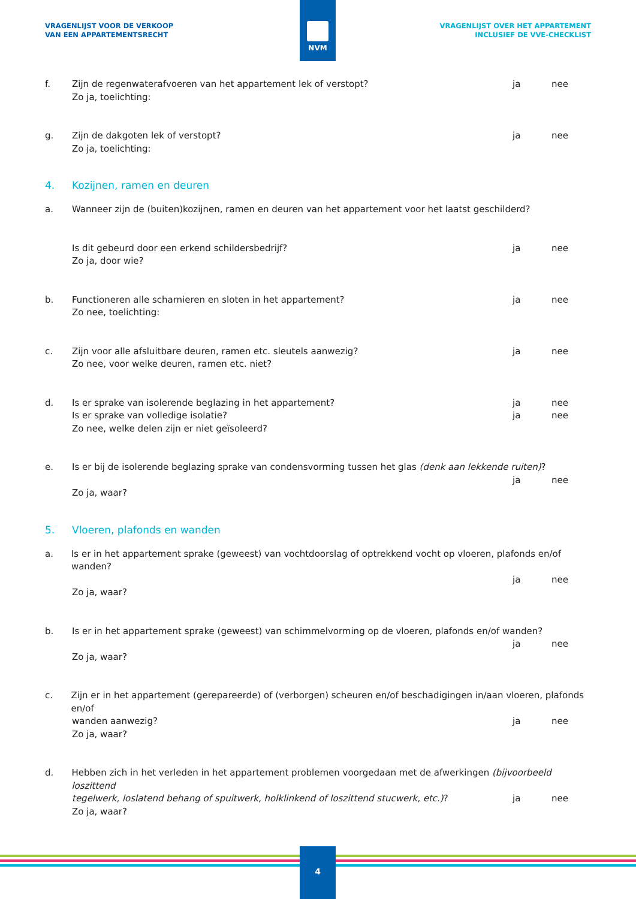VRAGENLIJST VOOR DE VERKOOP
VAN EEN APPARTEMENTSRECHT
VRAGENLIJST OVER HET APPARTEMENT
INCLUSIEF DE VVE-CHECKLIST
NVM
f. Zijn de regenwaterafvoeren van het appartement lek of verstopt?
Zo ja, toelichting:
ja nee
g. Zijn de dakgoten lek of verstopt?
Zo ja, toelichting:
ja nee
4. Kozijnen, ramen en deuren
a. Wanneer zijn de (buiten)kozijnen, ramen en deuren van het appartement voor het laatst geschilderd?
Is dit gebeurd door een erkend schildersbedrijf?
Zo ja, door wie?
ja nee
b. Functioneren alle scharnieren en sloten in het appartement?
Zo nee, toelichting:
ja nee
c. Zijn voor alle afsluitbare deuren, ramen etc. sleutels aanwezig?
Zo nee, voor welke deuren, ramen etc. niet?
ja nee
d. Is er sprake van isolerende beglazing in het appartement?
Is er sprake van volledige isolatie?
Zo nee, welke delen zijn er niet geïsoleerd?
ja
ja
nee
nee
e. Is er bij de isolerende beglazing sprake van condensvorming tussen het glas (denk aan lekkende ruiten)?
Zo ja, waar? ja nee
5. Vloeren, plafonds en wanden
a. Is er in het appartement sprake (geweest) van vochtdoorslag of optrekkend vocht op vloeren, plafonds en/of wanden?
Zo ja, waar? ja nee
b. Is er in het appartement sprake (geweest) van schimmelvorming op de vloeren, plafonds en/of wanden?
Zo ja, waar? ja nee
c. Zijn er in het appartement (gerepareerde) of (verborgen) scheuren en/of beschadigingen in/aan vloeren, plafonds en/of
wanden aanwezig?
Zo ja, waar?
ja nee
d. Hebben zich in het verleden in het appartement problemen voorgedaan met de afwerkingen (bijvoorbeeld loszittend
tegelwerk, loslatend behang of spuitwerk, holklinkend of loszittend stucwerk, etc.)?
Zo ja, waar?
ja nee
4